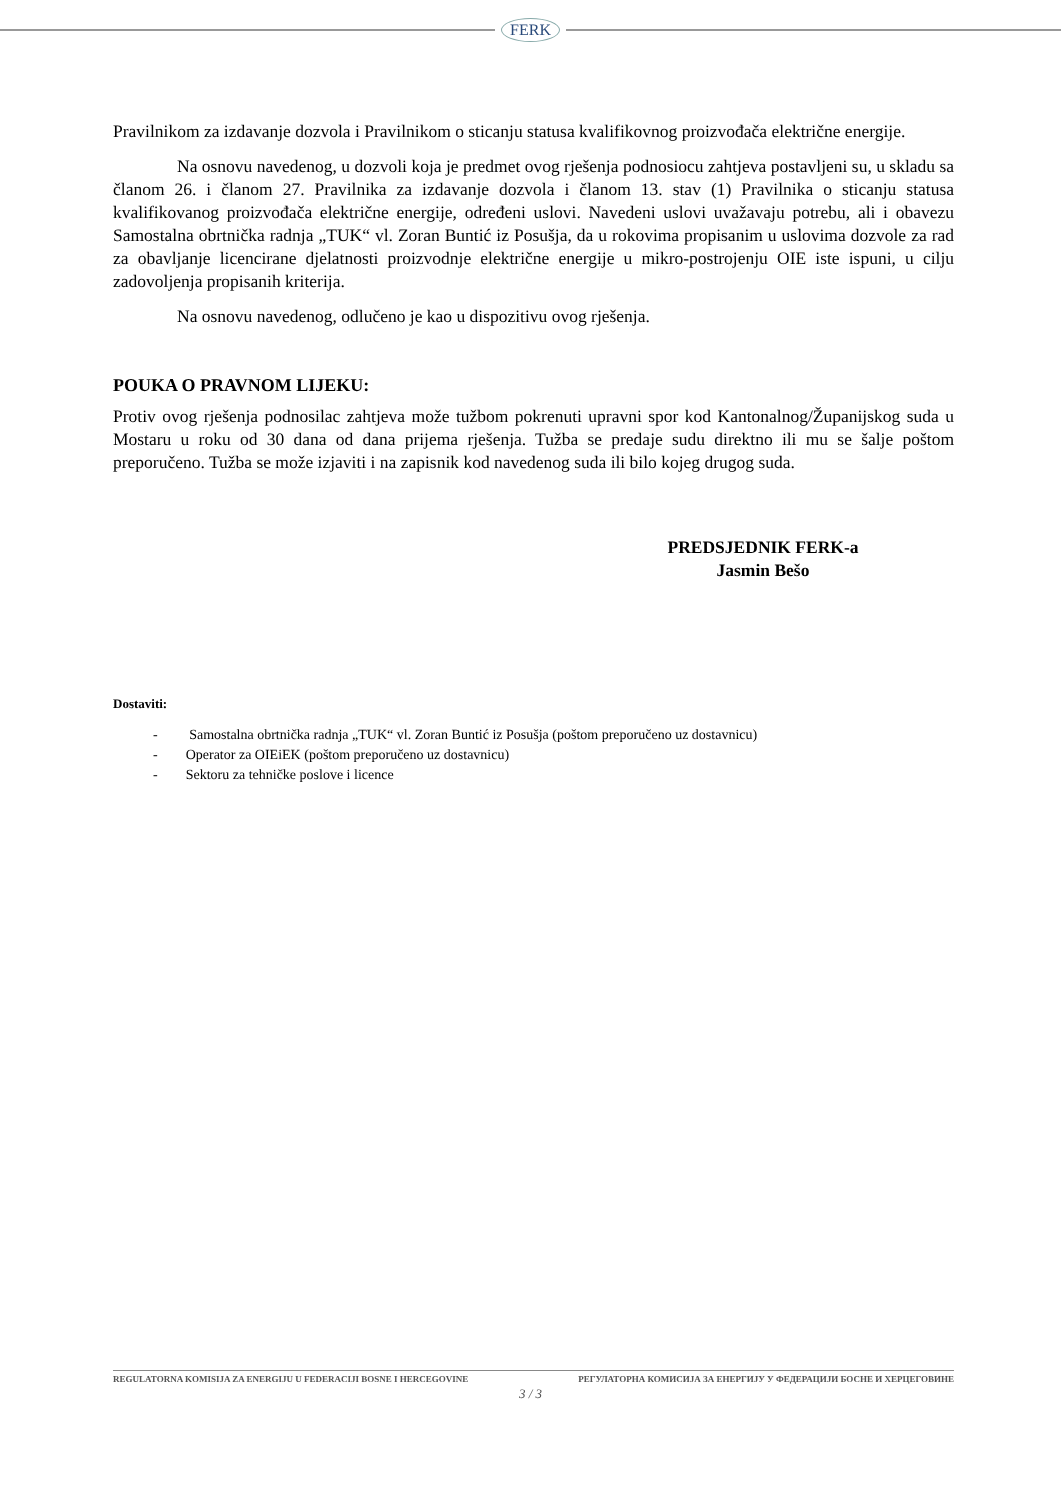FERK
Pravilnikom za izdavanje dozvola i Pravilnikom o sticanju statusa kvalifikovnog proizvođača električne energije.
Na osnovu navedenog, u dozvoli koja je predmet ovog rješenja podnosiocu zahtjeva postavljeni su, u skladu sa članom 26. i članom 27. Pravilnika za izdavanje dozvola i članom 13. stav (1) Pravilnika o sticanju statusa kvalifikovanog proizvođača električne energije, određeni uslovi. Navedeni uslovi uvažavaju potrebu, ali i obavezu Samostalna obrtnička radnja „TUK“ vl. Zoran Buntić iz Posušja, da u rokovima propisanim u uslovima dozvole za rad za obavljanje licencirane djelatnosti proizvodnje električne energije u mikro-postrojenju OIE iste ispuni, u cilju zadovoljenja propisanih kriterija.
Na osnovu navedenog, odlučeno je kao u dispozitivu ovog rješenja.
POUKA O PRAVNOM LIJEKU:
Protiv ovog rješenja podnosilac zahtjeva može tužbom pokrenuti upravni spor kod Kantonalnog/Županijskog suda u Mostaru u roku od 30 dana od dana prijema rješenja. Tužba se predaje sudu direktno ili mu se šalje poštom preporučeno. Tužba se može izjaviti i na zapisnik kod navedenog suda ili bilo kojeg drugog suda.
PREDSJEDNIK FERK-a
Jasmin Bešo
Dostaviti:
- Samostalna obrtnička radnja „TUK“ vl. Zoran Buntić iz Posušja (poštom preporučeno uz dostavnicu)
- Operator za OIEiEK (poštom preporučeno uz dostavnicu)
- Sektoru za tehničke poslove i licence
REGULATORNA KOMISIJA ZA ENERGIJU U FEDERACIJI BOSNE I HERCEGOVINE РЕГУЛАТОРНА КОМИСИЈА ЗА ЕНЕРГИЈУ У ФЕДЕРАЦИЈИ БОСНЕ И ХЕРЦЕГОВИНЕ
3 / 3